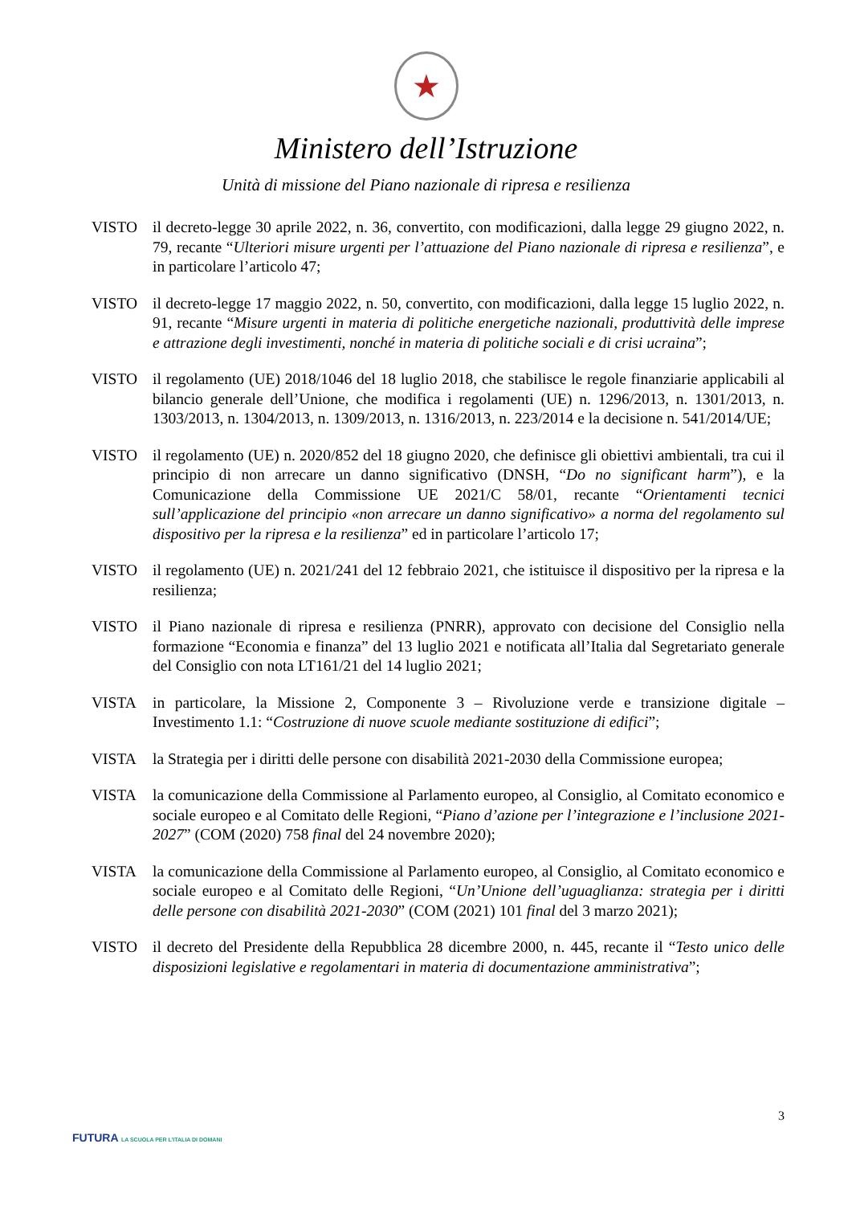★
Ministero dell’Istruzione
Unità di missione del Piano nazionale di ripresa e resilienza
VISTO il decreto-legge 30 aprile 2022, n. 36, convertito, con modificazioni, dalla legge 29 giugno 2022, n. 79, recante “Ulteriori misure urgenti per l’attuazione del Piano nazionale di ripresa e resilienza”, e in particolare l’articolo 47;
VISTO il decreto-legge 17 maggio 2022, n. 50, convertito, con modificazioni, dalla legge 15 luglio 2022, n. 91, recante “Misure urgenti in materia di politiche energetiche nazionali, produttività delle imprese e attrazione degli investimenti, nonché in materia di politiche sociali e di crisi ucraina”;
VISTO il regolamento (UE) 2018/1046 del 18 luglio 2018, che stabilisce le regole finanziarie applicabili al bilancio generale dell’Unione, che modifica i regolamenti (UE) n. 1296/2013, n. 1301/2013, n. 1303/2013, n. 1304/2013, n. 1309/2013, n. 1316/2013, n. 223/2014 e la decisione n. 541/2014/UE;
VISTO il regolamento (UE) n. 2020/852 del 18 giugno 2020, che definisce gli obiettivi ambientali, tra cui il principio di non arrecare un danno significativo (DNSH, “Do no significant harm”), e la Comunicazione della Commissione UE 2021/C 58/01, recante “Orientamenti tecnici sull’applicazione del principio «non arrecare un danno significativo» a norma del regolamento sul dispositivo per la ripresa e la resilienza” ed in particolare l’articolo 17;
VISTO il regolamento (UE) n. 2021/241 del 12 febbraio 2021, che istituisce il dispositivo per la ripresa e la resilienza;
VISTO il Piano nazionale di ripresa e resilienza (PNRR), approvato con decisione del Consiglio nella formazione “Economia e finanza” del 13 luglio 2021 e notificata all’Italia dal Segretariato generale del Consiglio con nota LT161/21 del 14 luglio 2021;
VISTA in particolare, la Missione 2, Componente 3 – Rivoluzione verde e transizione digitale – Investimento 1.1: “Costruzione di nuove scuole mediante sostituzione di edifici”;
VISTA la Strategia per i diritti delle persone con disabilità 2021-2030 della Commissione europea;
VISTA la comunicazione della Commissione al Parlamento europeo, al Consiglio, al Comitato economico e sociale europeo e al Comitato delle Regioni, “Piano d’azione per l’integrazione e l’inclusione 2021-2027” (COM (2020) 758 final del 24 novembre 2020);
VISTA la comunicazione della Commissione al Parlamento europeo, al Consiglio, al Comitato economico e sociale europeo e al Comitato delle Regioni, “Un’Unione dell’uguaglianza: strategia per i diritti delle persone con disabilità 2021-2030” (COM (2021) 101 final del 3 marzo 2021);
VISTO il decreto del Presidente della Repubblica 28 dicembre 2000, n. 445, recante il “Testo unico delle disposizioni legislative e regolamentari in materia di documentazione amministrativa”;
3
FUTURA LA SCUOLA PER L’ITALIA DI DOMANI